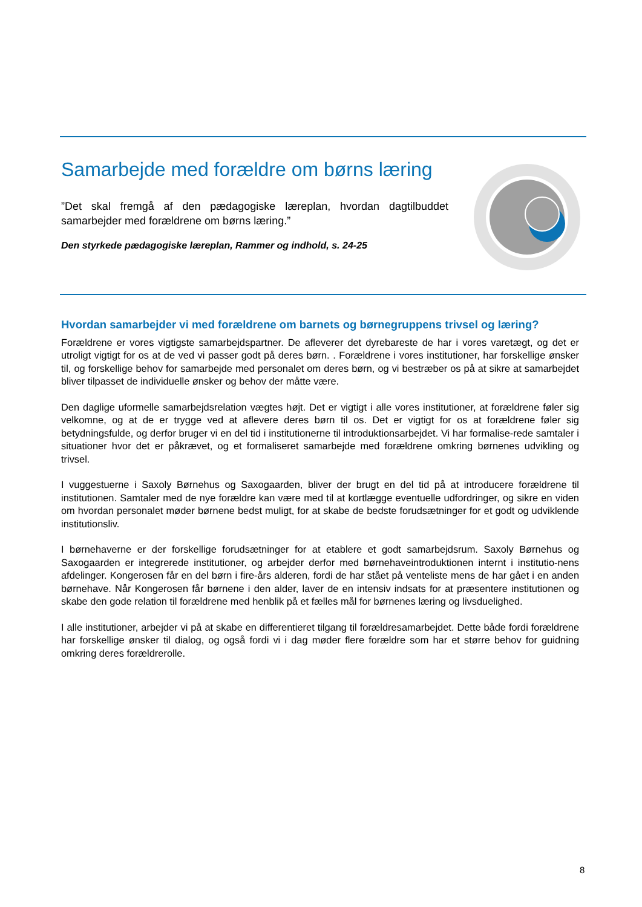Samarbejde med forældre om børns læring
”Det skal fremgå af den pædagogiske læreplan, hvordan dagtilbuddet samarbejder med forældrene om børns læring.”
Den styrkede pædagogiske læreplan, Rammer og indhold, s. 24-25
Hvordan samarbejder vi med forældrene om barnets og børnegruppens trivsel og læring?
Forældrene er vores vigtigste samarbejdspartner. De afleverer det dyrebareste de har i vores varetægt, og det er utroligt vigtigt for os at de ved vi passer godt på deres børn. . Forældrene i vores institutioner, har forskellige ønsker til, og forskellige behov for samarbejde med personalet om deres børn, og vi bestræber os på at sikre at samarbejdet bliver tilpasset de individuelle ønsker og behov der måtte være.
Den daglige uformelle samarbejdsrelation vægtes højt. Det er vigtigt i alle vores institutioner, at forældrene føler sig velkomne, og at de er trygge ved at aflevere deres børn til os. Det er vigtigt for os at forældrene føler sig betydningsfulde, og derfor bruger vi en del tid i institutionerne til introduktionsarbejdet. Vi har formalise-rede samtaler i situationer hvor det er påkrævet, og et formaliseret samarbejde med forældrene omkring børnenes udvikling og trivsel.
I vuggestuerne i Saxoly Børnehus og Saxogaarden, bliver der brugt en del tid på at introducere forældrene til institutionen. Samtaler med de nye forældre kan være med til at kortlægge eventuelle udfordringer, og sikre en viden om hvordan personalet møder børnene bedst muligt, for at skabe de bedste forudsætninger for et godt og udviklende institutionsliv.
I børnehaverne er der forskellige forudsætninger for at etablere et godt samarbejdsrum. Saxoly Børnehus og Saxogaarden er integrerede institutioner, og arbejder derfor med børnehaveintroduktionen internt i institutio-nens afdelinger. Kongerosen får en del børn i fire-års alderen, fordi de har stået på venteliste mens de har gået i en anden børnehave. Når Kongerosen får børnene i den alder, laver de en intensiv indsats for at præsentere institutionen og skabe den gode relation til forældrene med henblik på et fælles mål for børnenes læring og livsduelighed.
I alle institutioner, arbejder vi på at skabe en differentieret tilgang til forældresamarbejdet. Dette både fordi forældrene har forskellige ønsker til dialog, og også fordi vi i dag møder flere forældre som har et større behov for guidning omkring deres forældrerolle.
8